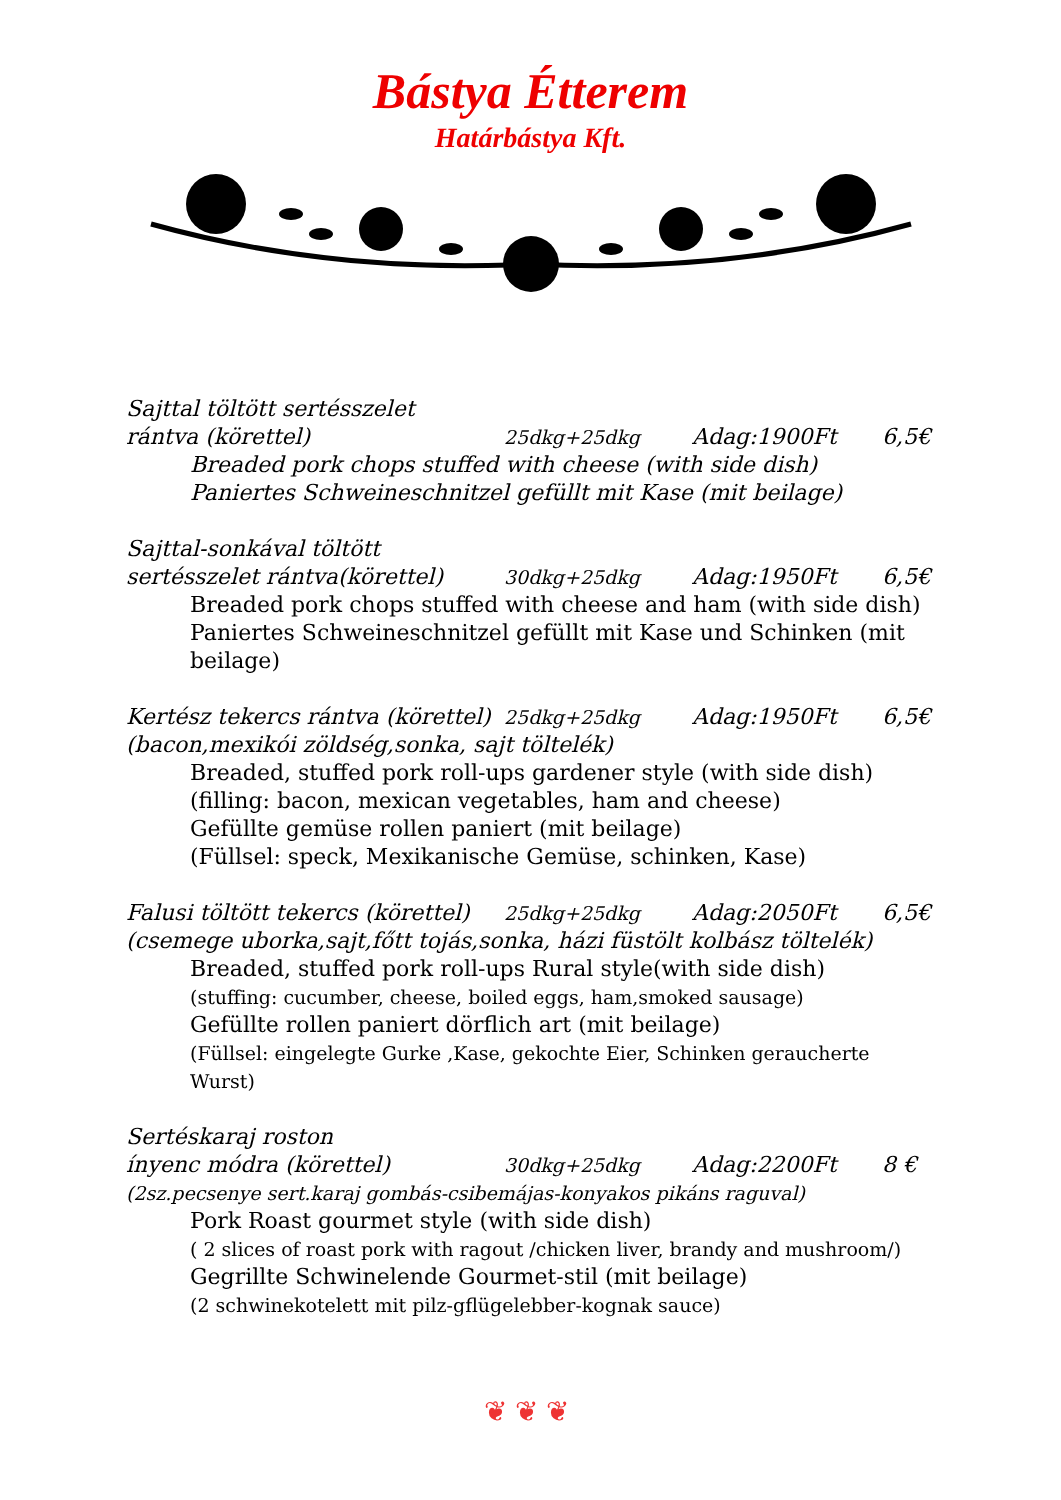Bástya Étterem
Határbástya Kft.
Sajttal töltött sertésszelet
rántva (körettel) 25dkg+25dkg Adag:1900Ft 6,5€
Breaded pork chops stuffed with cheese (with side dish)
Paniertes Schweineschnitzel gefüllt mit Kase (mit beilage)
Sajttal-sonkával töltött
sertésszelet rántva(körettel) 30dkg+25dkg Adag:1950Ft 6,5€
Breaded pork chops stuffed with cheese and ham (with side dish)
Paniertes Schweineschnitzel gefüllt mit Kase und Schinken (mit beilage)
Kertész tekercs rántva (körettel) 25dkg+25dkg Adag:1950Ft 6,5€
(bacon,mexikói zöldség,sonka, sajt töltelék)
Breaded, stuffed pork roll-ups gardener style (with side dish)
(filling: bacon, mexican vegetables, ham and cheese)
Gefüllte gemüse rollen paniert (mit beilage)
(Füllsel: speck, Mexikanische Gemüse, schinken, Kase)
Falusi töltött tekercs (körettel) 25dkg+25dkg Adag:2050Ft 6,5€
(csemege uborka,sajt,főtt tojás,sonka, házi füstölt kolbász töltelék)
Breaded, stuffed pork roll-ups Rural style(with side dish)
(stuffing: cucumber, cheese, boiled eggs, ham,smoked sausage)
Gefüllte rollen paniert dörflich art (mit beilage)
(Füllsel: eingelegte Gurke ,Kase, gekochte Eier, Schinken geraucherte Wurst)
Sertéskaraj roston
ínyenc módra (körettel) 30dkg+25dkg Adag:2200Ft 8 €
(2sz.pecsenye sert.karaj gombás-csibemájas-konyakos pikáns raguval)
Pork Roast gourmet style (with side dish)
( 2 slices of roast pork with ragout /chicken liver, brandy and mushroom/)
Gegrillte Schwinelende Gourmet-stil (mit beilage)
(2 schwinekotelett mit pilz-gflügelebber-kognak sauce)
❦❦❦